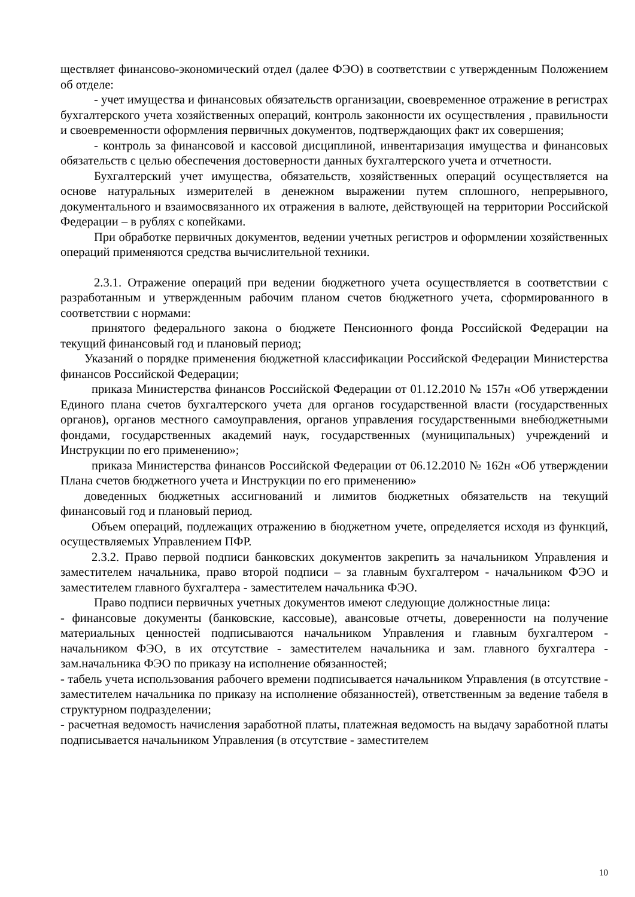ществляет финансово-экономический отдел (далее ФЭО) в соответствии с утвержденным Положением об отделе:
- учет имущества и финансовых обязательств организации, своевременное отражение в регистрах бухгалтерского учета хозяйственных операций, контроль законности их осуществления , правильности и своевременности оформления первичных документов, подтверждающих факт их совершения;
- контроль за финансовой и кассовой дисциплиной, инвентаризация имущества и финансовых обязательств с целью обеспечения достоверности данных бухгалтерского учета и отчетности.
Бухгалтерский учет имущества, обязательств, хозяйственных операций осуществляется на основе натуральных измерителей в денежном выражении путем сплошного, непрерывного, документального и взаимосвязанного их отражения в валюте, действующей на территории Российской Федерации – в рублях с копейками.
При обработке первичных документов, ведении учетных регистров и оформлении хозяйственных операций применяются средства вычислительной техники.
2.3.1. Отражение операций при ведении бюджетного учета осуществляется в соответствии с разработанным и утвержденным рабочим планом счетов бюджетного учета, сформированного в соответствии с нормами:
принятого федерального закона о бюджете Пенсионного фонда Российской Федерации на текущий финансовый год и плановый период;
Указаний о порядке применения бюджетной классификации Российской Федерации Министерства финансов Российской Федерации;
приказа Министерства финансов Российской Федерации от 01.12.2010 № 157н «Об утверждении Единого плана счетов бухгалтерского учета для органов государственной власти (государственных органов), органов местного самоуправления, органов управления государственными внебюджетными фондами, государственных академий наук, государственных (муниципальных) учреждений и Инструкции по его применению»;
приказа Министерства финансов Российской Федерации от 06.12.2010 № 162н «Об утверждении Плана счетов бюджетного учета и Инструкции по его применению»
доведенных бюджетных ассигнований и лимитов бюджетных обязательств на текущий финансовый год и плановый период.
Объем операций, подлежащих отражению в бюджетном учете, определяется исходя из функций, осуществляемых Управлением ПФР.
2.3.2. Право первой подписи банковских документов закрепить за начальником Управления и заместителем начальника, право второй подписи – за главным бухгалтером - начальником ФЭО и заместителем главного бухгалтера - заместителем начальника ФЭО.
Право подписи первичных учетных документов имеют следующие должностные лица:
- финансовые документы (банковские, кассовые), авансовые отчеты, доверенности на получение материальных ценностей подписываются начальником Управления и главным бухгалтером - начальником ФЭО, в их отсутствие - заместителем начальника и зам. главного бухгалтера - зам.начальника ФЭО по приказу на исполнение обязанностей;
- табель учета использования рабочего времени подписывается начальником Управления (в отсутствие - заместителем начальника по приказу на исполнение обязанностей), ответственным за ведение табеля в структурном подразделении;
- расчетная ведомость начисления заработной платы, платежная ведомость на выдачу заработной платы подписывается начальником Управления (в отсутствие - заместителем
10